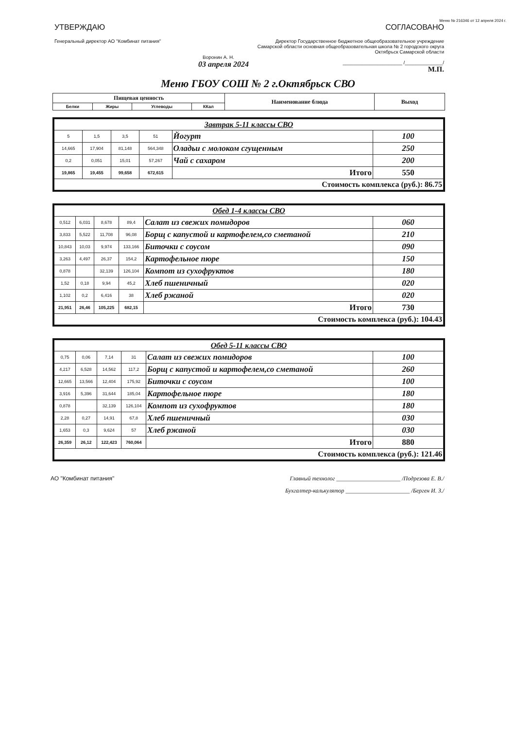Меню № 216346 от 12 апреля 2024 г.
УТВЕРЖДАЮ
Генеральный директор АО "Комбинат питания"
Воронин А. Н.
03 апреля 2024
СОГЛАСОВАНО
Директор Государственное бюджетное общеобразовательное учреждение Самарской области основная общеобразовательная школа № 2 городского округа Октябрьск Самарской области
______________________ /______________/
М.П.
Меню ГБОУ СОШ № 2 г.Октябрьск СВО
| Пищевая ценность | | | | Наименование блюда | Выход |
| --- | --- | --- | --- | --- | --- |
| Белки | Жиры | Углеводы | ККал | | |
| Завтрак 5-11 классы СВО | | | | | |
| 5 | 1,5 | 3,5 | 51 | Йогурт | 100 |
| 14,665 | 17,904 | 81,148 | 564,348 | Оладьи с молоком сгущенным | 250 |
| 0,2 | 0,051 | 15,01 | 57,267 | Чай с сахаром | 200 |
| 19,865 | 19,455 | 99,658 | 672,615 | Итого | 550 |
| Стоимость комплекса (руб.): 86.75 | | | | | |
| Обед 1-4 классы СВО | | | | | |
| 0,512 | 6,031 | 8,678 | 89,4 | Салат из свежих помидоров | 060 |
| 3,833 | 5,522 | 11,708 | 96,08 | Борщ с капустой и картофелем,со сметаной | 210 |
| 10,843 | 10,03 | 9,974 | 133,166 | Биточки с соусом | 090 |
| 3,263 | 4,497 | 26,37 | 154,2 | Картофельное пюре | 150 |
| 0,878 | | 32,139 | 126,104 | Компот из сухофруктов | 180 |
| 1,52 | 0,18 | 9,94 | 45,2 | Хлеб пшеничный | 020 |
| 1,102 | 0,2 | 6,416 | 38 | Хлеб ржаной | 020 |
| 21,951 | 26,46 | 105,225 | 682,15 | Итого | 730 |
| Стоимость комплекса (руб.): 104.43 | | | | | |
| Обед 5-11 классы СВО | | | | | |
| 0,75 | 0,06 | 7,14 | 31 | Салат из свежих помидоров | 100 |
| 4,217 | 6,528 | 14,562 | 117,2 | Борщ с капустой и картофелем,со сметаной | 260 |
| 12,665 | 13,566 | 12,404 | 175,92 | Биточки с соусом | 100 |
| 3,916 | 5,396 | 31,644 | 185,04 | Картофельное пюре | 180 |
| 0,878 | | 32,139 | 126,104 | Компот из сухофруктов | 180 |
| 2,28 | 0,27 | 14,91 | 67,8 | Хлеб пшеничный | 030 |
| 1,653 | 0,3 | 9,624 | 57 | Хлеб ржаной | 030 |
| 26,359 | 26,12 | 122,423 | 760,064 | Итого | 880 |
| Стоимость комплекса (руб.): 121.46 | | | | | |
АО "Комбинат питания" Главный технолог ______________________ /Подрезова Е. В./
Бухгалтер-калькулятор ______________________ /Берген И. З./